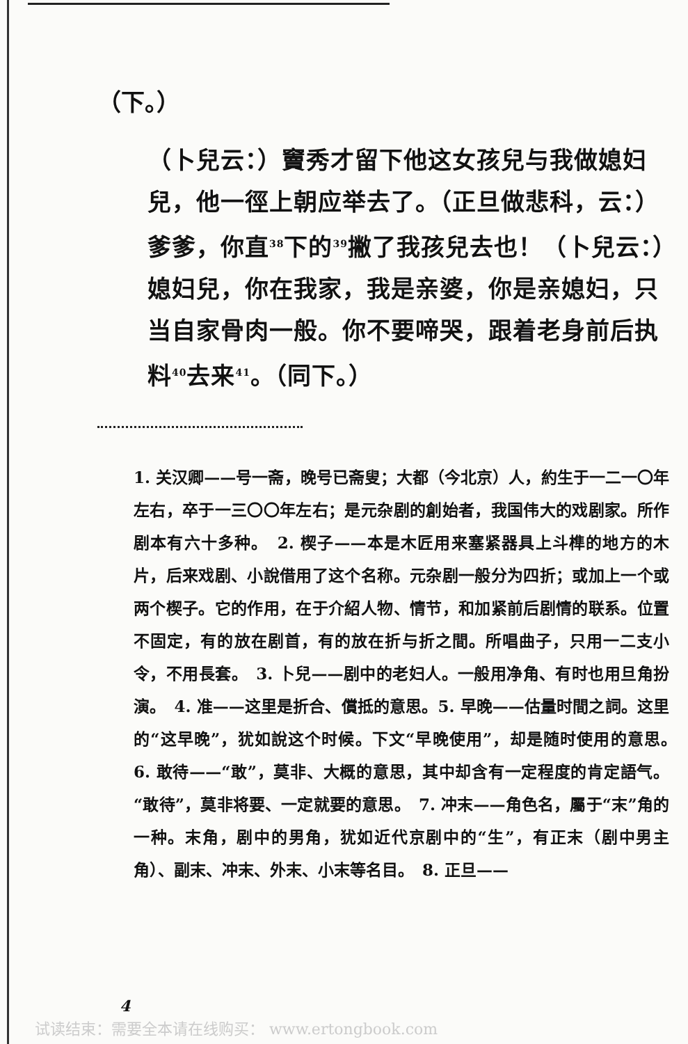（下。）
（卜兒云：）竇秀才留下他这女孩兒与我做媳妇兒，他一徑上朝应举去了。（正旦做悲科，云：）爹爹，你直<sup>38</sup>下的<sup>39</sup>撇了我孩兒去也！（卜兒云：）媳妇兒，你在我家，我是亲婆，你是亲媳妇，只当自家骨肉一般。你不要啼哭，跟着老身前后执料<sup>40</sup>去来<sup>41</sup>。（同下。）
1. 关汉卿——号一斋，晚号已斋叟；大都（今北京）人，約生于一二一〇年左右，卒于一三〇〇年左右；是元杂剧的創始者，我国伟大的戏剧家。所作剧本有六十多种。　2. 楔子——本是木匠用来塞紧器具上斗榫的地方的木片，后来戏剧、小說借用了这个名称。元杂剧一般分为四折；或加上一个或两个楔子。它的作用，在于介紹人物、情节，和加紧前后剧情的联系。位置不固定，有的放在剧首，有的放在折与折之間。所唱曲子，只用一二支小令，不用長套。　3. 卜兒——剧中的老妇人。一般用净角、有时也用旦角扮演。　4. 准——这里是折合、償抵的意思。5. 早晚——估量时間之詞。这里的“这早晚”，犹如說这个时候。下文“早晚使用”，却是随时使用的意思。　6. 敢待——“敢”，莫非、大概的意思，其中却含有一定程度的肯定語气。“敢待”，莫非将要、一定就要的意思。　7. 冲末——角色名，屬于“末”角的一种。末角，剧中的男角，犹如近代京剧中的“生”，有正末（剧中男主角）、副末、冲末、外末、小末等名目。　8. 正旦——
4
试读结束：需要全本请在线购买： www.ertongbook.com